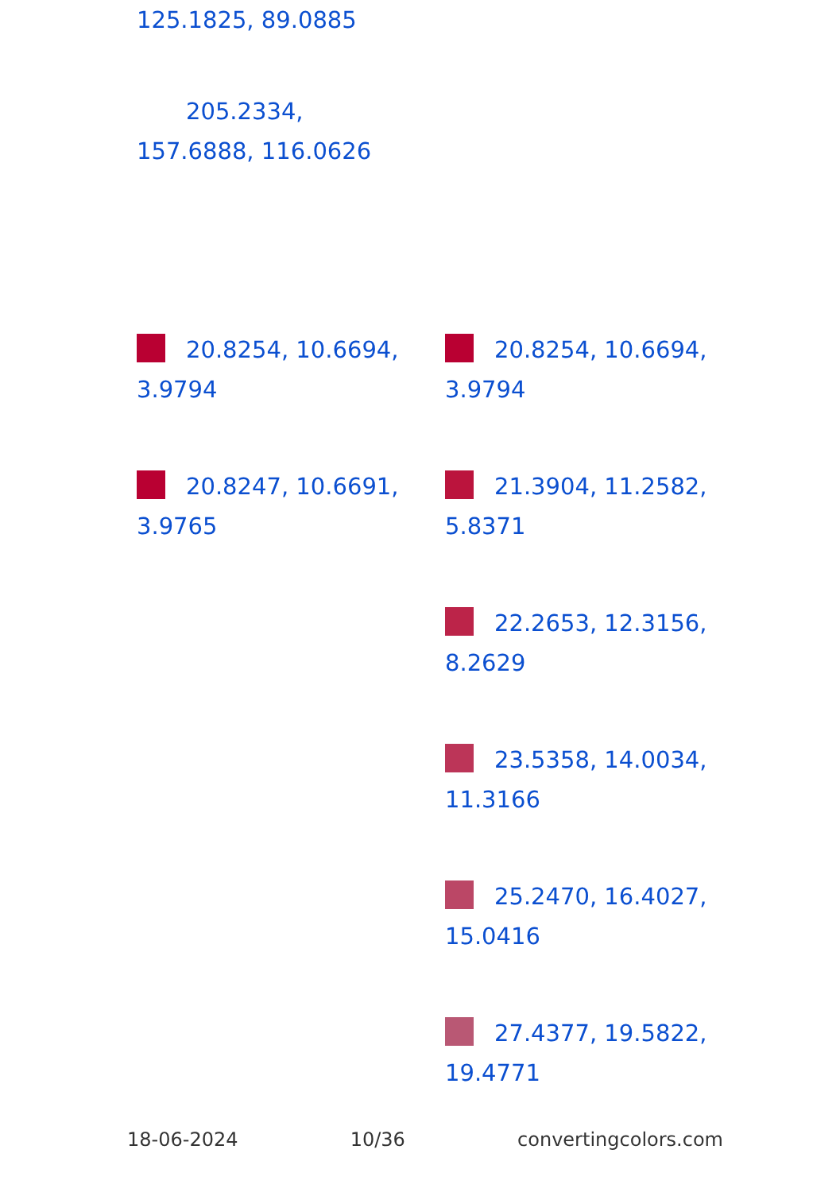125.1825, 89.0885
205.2334,
157.6888, 116.0626
20.8254, 10.6694, 3.9794
20.8247, 10.6691, 3.9765
20.8254, 10.6694, 3.9794
21.3904, 11.2582, 5.8371
22.2653, 12.3156, 8.2629
23.5358, 14.0034, 11.3166
25.2470, 16.4027, 15.0416
27.4377, 19.5822, 19.4771
18-06-2024 10/36 convertingcolors.com